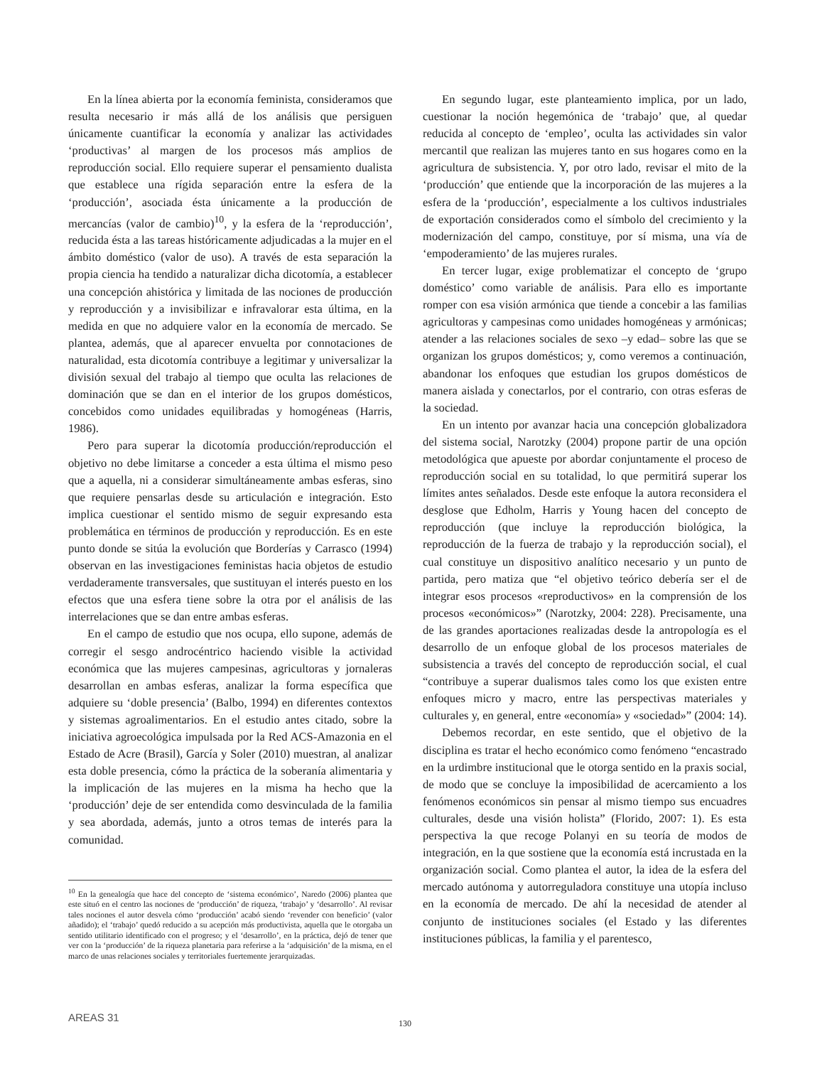En la línea abierta por la economía feminista, consideramos que resulta necesario ir más allá de los análisis que persiguen únicamente cuantificar la economía y analizar las actividades ‘productivas’ al margen de los procesos más amplios de reproducción social. Ello requiere superar el pensamiento dualista que establece una rígida separación entre la esfera de la ‘producción’, asociada ésta únicamente a la producción de mercancías (valor de cambio)<sup>10</sup>, y la esfera de la ‘reproducción’, reducida ésta a las tareas históricamente adjudicadas a la mujer en el ámbito doméstico (valor de uso). A través de esta separación la propia ciencia ha tendido a naturalizar dicha dicotomía, a establecer una concepción ahistórica y limitada de las nociones de producción y reproducción y a invisibilizar e infravalorar esta última, en la medida en que no adquiere valor en la economía de mercado. Se plantea, además, que al aparecer envuelta por connotaciones de naturalidad, esta dicotomía contribuye a legitimar y universalizar la división sexual del trabajo al tiempo que oculta las relaciones de dominación que se dan en el interior de los grupos domésticos, concebidos como unidades equilibradas y homogéneas (Harris, 1986).
Pero para superar la dicotomía producción/reproducción el objetivo no debe limitarse a conceder a esta última el mismo peso que a aquella, ni a considerar simultáneamente ambas esferas, sino que requiere pensarlas desde su articulación e integración. Esto implica cuestionar el sentido mismo de seguir expresando esta problemática en términos de producción y reproducción. Es en este punto donde se sitúa la evolución que Borderías y Carrasco (1994) observan en las investigaciones feministas hacia objetos de estudio verdaderamente transversales, que sustituyan el interés puesto en los efectos que una esfera tiene sobre la otra por el análisis de las interrelaciones que se dan entre ambas esferas.
En el campo de estudio que nos ocupa, ello supone, además de corregir el sesgo androcéntrico haciendo visible la actividad económica que las mujeres campesinas, agricultoras y jornaleras desarrollan en ambas esferas, analizar la forma específica que adquiere su ‘doble presencia’ (Balbo, 1994) en diferentes contextos y sistemas agroalimentarios. En el estudio antes citado, sobre la iniciativa agroecológica impulsada por la Red ACS-Amazonia en el Estado de Acre (Brasil), García y Soler (2010) muestran, al analizar esta doble presencia, cómo la práctica de la soberanía alimentaria y la implicación de las mujeres en la misma ha hecho que la ‘producción’ deje de ser entendida como desvinculada de la familia y sea abordada, además, junto a otros temas de interés para la comunidad.
<sup>10</sup> En la genealogía que hace del concepto de ‘sistema económico’, Naredo (2006) plantea que este situó en el centro las nociones de ‘producción’ de riqueza, ‘trabajo’ y ‘desarrollo’. Al revisar tales nociones el autor desvela cómo ‘producción’ acabó siendo ‘revender con beneficio’ (valor añadido); el ‘trabajo’ quedó reducido a su acepción más productivista, aquella que le otorgaba un sentido utilitario identificado con el progreso; y el ‘desarrollo’, en la práctica, dejó de tener que ver con la ‘producción’ de la riqueza planetaria para referirse a la ‘adquisición’ de la misma, en el marco de unas relaciones sociales y territoriales fuertemente jerarquizadas.
En segundo lugar, este planteamiento implica, por un lado, cuestionar la noción hegemónica de ‘trabajo’ que, al quedar reducida al concepto de ‘empleo’, oculta las actividades sin valor mercantil que realizan las mujeres tanto en sus hogares como en la agricultura de subsistencia. Y, por otro lado, revisar el mito de la ‘producción’ que entiende que la incorporación de las mujeres a la esfera de la ‘producción’, especialmente a los cultivos industriales de exportación considerados como el símbolo del crecimiento y la modernización del campo, constituye, por sí misma, una vía de ‘empoderamiento’ de las mujeres rurales.
En tercer lugar, exige problematizar el concepto de ‘grupo doméstico’ como variable de análisis. Para ello es importante romper con esa visión armónica que tiende a concebir a las familias agricultoras y campesinas como unidades homogéneas y armónicas; atender a las relaciones sociales de sexo –y edad– sobre las que se organizan los grupos domésticos; y, como veremos a continuación, abandonar los enfoques que estudian los grupos domésticos de manera aislada y conectarlos, por el contrario, con otras esferas de la sociedad.
En un intento por avanzar hacia una concepción globalizadora del sistema social, Narotzky (2004) propone partir de una opción metodológica que apueste por abordar conjuntamente el proceso de reproducción social en su totalidad, lo que permitirá superar los límites antes señalados. Desde este enfoque la autora reconsidera el desglose que Edholm, Harris y Young hacen del concepto de reproducción (que incluye la reproducción biológica, la reproducción de la fuerza de trabajo y la reproducción social), el cual constituye un dispositivo analítico necesario y un punto de partida, pero matiza que “el objetivo teórico debería ser el de integrar esos procesos «reproductivos» en la comprensión de los procesos «económicos»” (Narotzky, 2004: 228). Precisamente, una de las grandes aportaciones realizadas desde la antropología es el desarrollo de un enfoque global de los procesos materiales de subsistencia a través del concepto de reproducción social, el cual “contribuye a superar dualismos tales como los que existen entre enfoques micro y macro, entre las perspectivas materiales y culturales y, en general, entre «economía» y «sociedad»” (2004: 14).
Debemos recordar, en este sentido, que el objetivo de la disciplina es tratar el hecho económico como fenómeno “encastrado en la urdimbre institucional que le otorga sentido en la praxis social, de modo que se concluye la imposibilidad de acercamiento a los fenómenos económicos sin pensar al mismo tiempo sus encuadres culturales, desde una visión holista” (Florido, 2007: 1). Es esta perspectiva la que recoge Polanyi en su teoría de modos de integración, en la que sostiene que la economía está incrustada en la organización social. Como plantea el autor, la idea de la esfera del mercado autónoma y autorreguladora constituye una utopía incluso en la economía de mercado. De ahí la necesidad de atender al conjunto de instituciones sociales (el Estado y las diferentes instituciones públicas, la familia y el parentesco,
AREAS 31 130